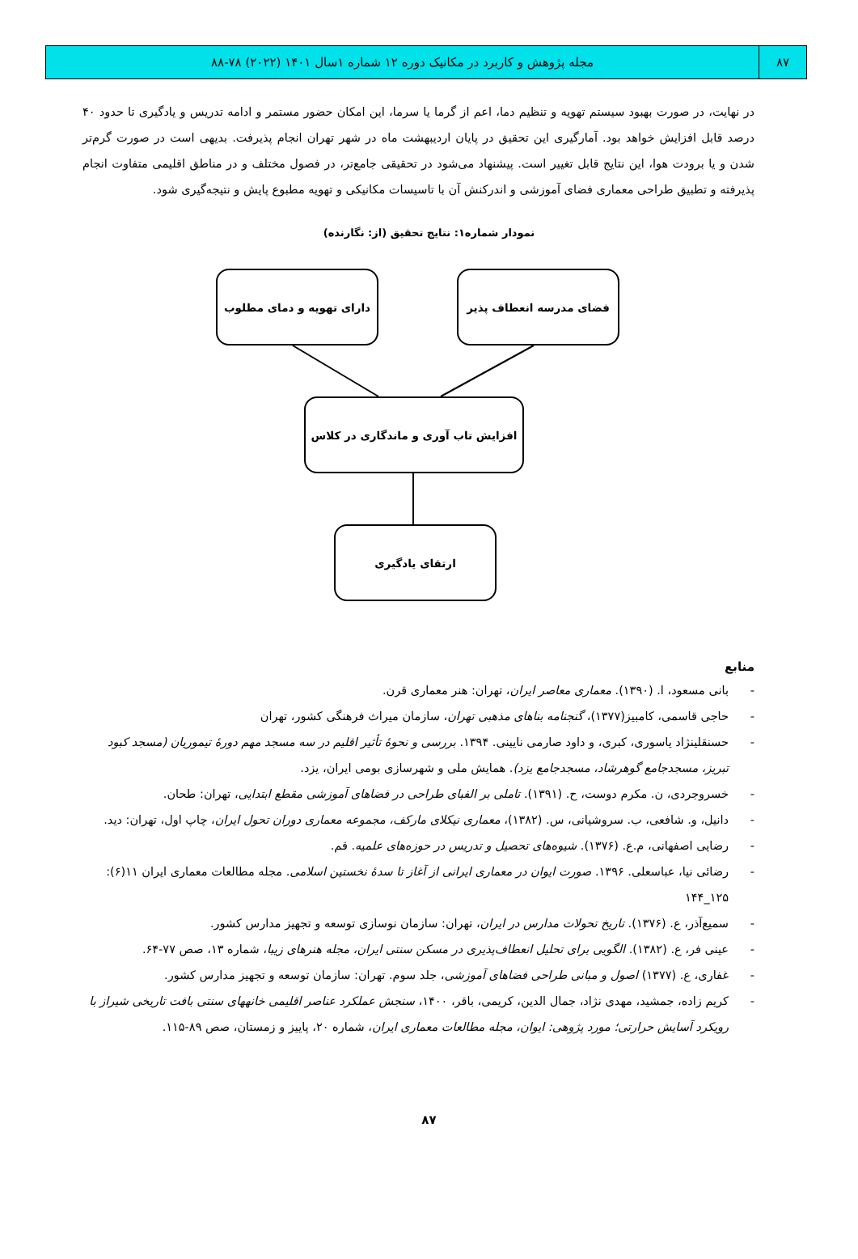۸۷ مجله پژوهش و کاربرد در مکانیک دوره ۱۲ شماره ۱سال ۱۴۰۱ (۲۰۲۲) ۷۸-۸۸
در نهایت، در صورت بهبود سیستم تهویه و تنظیم دما، اعم از گرما یا سرما، این امکان حضور مستمر و ادامه تدریس و یادگیری تا حدود ۴۰ درصد قابل افزایش خواهد بود. آمارگیری این تحقیق در پایان اردیبهشت ماه در شهر تهران انجام پذیرفت. بدیهی است در صورت گرم‌تر شدن و یا برودت هوا، این نتایج قابل تغییر است. پیشنهاد می‌شود در تحقیقی جامع‌تر، در فصول مختلف و در مناطق اقلیمی متفاوت انجام پذیرفته و تطبیق طراحی معماری فضای آموزشی و اندرکنش آن با تاسیسات مکانیکی و تهویه مطبوع پایش و نتیجه‌گیری شود.
نمودار شماره۱: نتایج تحقیق (از: نگارنده)
فضای مدرسه انعطاف پذیر
دارای تهویه و دمای مطلوب
افزایش تاب آوری و ماندگاری در کلاس
ارتقای یادگیری
منابع
- بانی مسعود، ا. (۱۳۹۰). معماری معاصر ایران، تهران: هنر معماری قرن.
- حاجی قاسمی، کامبیز(۱۳۷۷)، گنجنامه بناهای مذهبی تهران، سازمان میراث فرهنگی کشور، تهران
- حسنقلینژاد یاسوری، کبری، و داود صارمی نایینی. ۱۳۹۴. بررسی و نحوهٔ تأثیر اقلیم در سه مسجد مهم دورهٔ تیموریان (مسجد کبود تبریز، مسجدجامع گوهرشاد، مسجدجامع یزد). همایش ملی و شهرسازی بومی ایران، یزد.
- خسروجردی، ن. مکرم دوست، ح. (۱۳۹۱). تاملی بر الفبای طراحی در فضاهای آموزشی مقطع ابتدایی، تهران: طحان.
- دانیل، و. شافعی، ب. سروشیانی، س. (۱۳۸۲)، معماری نیکلای مارکف، مجموعه معماری دوران تحول ایران، چاپ اول، تهران: دید.
- رضایی اصفهانی، م.ع. (۱۳۷۶). شیوه‌های تحصیل و تدریس در حوزه‌های علمیه. قم.
- رضائی نیا، عباسعلی. ۱۳۹۶. صورت ایوان در معماری ایرانی از آغاز تا سدهٔ نخستین اسلامی. مجله مطالعات معماری ایران ۱۱(۶): ۱۲۵_۱۴۴
- سمیع‌آذر، ع. (۱۳۷۶). تاریخ تحولات مدارس در ایران، تهران: سازمان نوسازی توسعه و تجهیز مدارس کشور.
- عینی فر، ع. (۱۳۸۲). الگویی برای تحلیل انعطاف‌پذیری در مسکن سنتی ایران، مجله هنرهای زیبا، شماره ۱۳، صص ۷۷-۶۴.
- غفاری، ع. (۱۳۷۷) اصول و مبانی طراحی فضاهای آموزشی، جلد سوم. تهران: سازمان توسعه و تجهیز مدارس کشور.
- کریم زاده، جمشید، مهدی نژاد، جمال الدین، کریمی، باقر، ۱۴۰۰، سنجش عملکرد عناصر اقلیمی خانههای سنتی بافت تاریخی شیراز با رویکرد آسایش حرارتی؛ مورد پژوهی: ایوان، مجله مطالعات معماری ایران، شماره ۲۰، پاییز و زمستان، صص ۸۹-۱۱۵.
۸۷